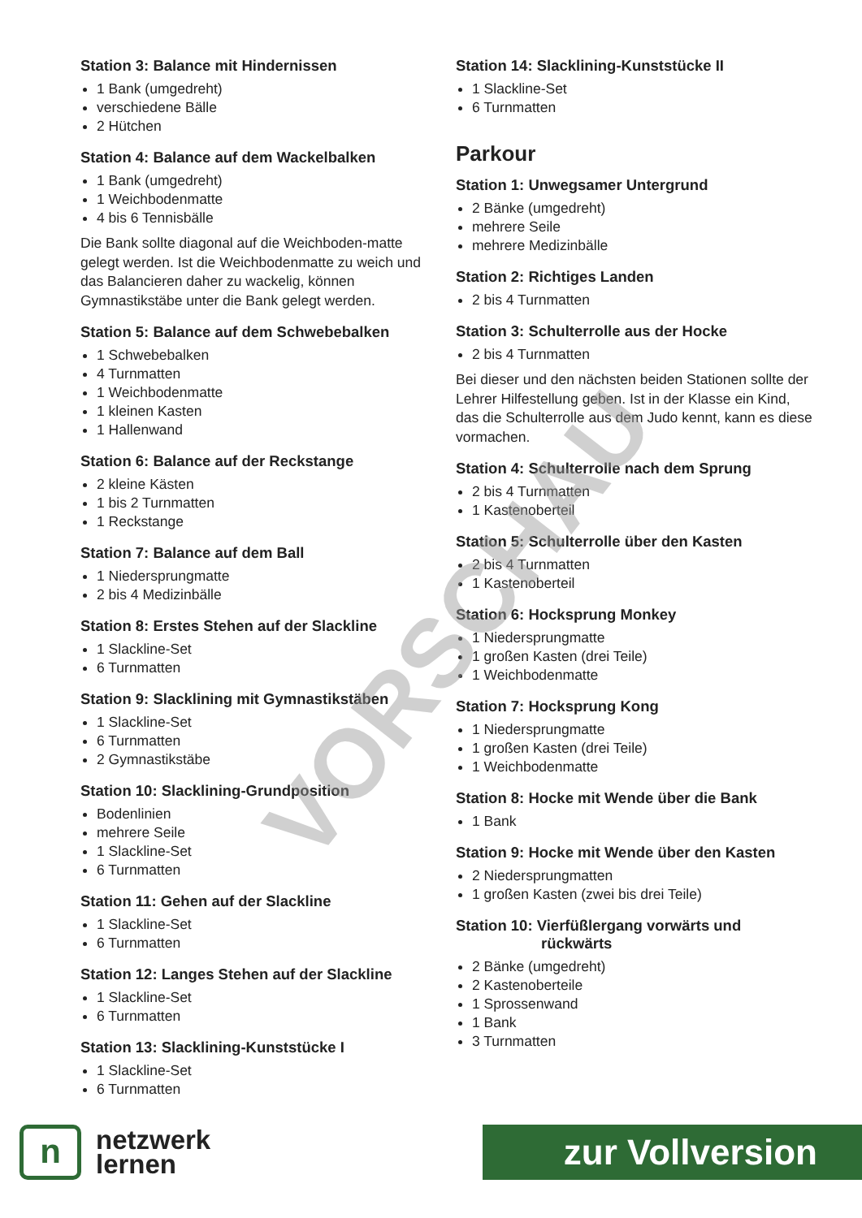Station 3: Balance mit Hindernissen
1 Bank (umgedreht)
verschiedene Bälle
2 Hütchen
Station 4: Balance auf dem Wackelbalken
1 Bank (umgedreht)
1 Weichbodenmatte
4 bis 6 Tennisbälle
Die Bank sollte diagonal auf die Weichboden-matte gelegt werden. Ist die Weichbodenmatte zu weich und das Balancieren daher zu wackelig, können Gymnastikstäbe unter die Bank gelegt werden.
Station 5: Balance auf dem Schwebebalken
1 Schwebebalken
4 Turnmatten
1 Weichbodenmatte
1 kleinen Kasten
1 Hallenwand
Station 6: Balance auf der Reckstange
2 kleine Kästen
1 bis 2 Turnmatten
1 Reckstange
Station 7: Balance auf dem Ball
1 Niedersprungmatte
2 bis 4 Medizinbälle
Station 8: Erstes Stehen auf der Slackline
1 Slackline-Set
6 Turnmatten
Station 9: Slacklining mit Gymnastikstäben
1 Slackline-Set
6 Turnmatten
2 Gymnastikstäbe
Station 10: Slacklining-Grundposition
Bodenlinien
mehrere Seile
1 Slackline-Set
6 Turnmatten
Station 11: Gehen auf der Slackline
1 Slackline-Set
6 Turnmatten
Station 12: Langes Stehen auf der Slackline
1 Slackline-Set
6 Turnmatten
Station 13: Slacklining-Kunststücke I
1 Slackline-Set
6 Turnmatten
Station 14: Slacklining-Kunststücke II
1 Slackline-Set
6 Turnmatten
Parkour
Station 1: Unwegsamer Untergrund
2 Bänke (umgedreht)
mehrere Seile
mehrere Medizinbälle
Station 2: Richtiges Landen
2 bis 4 Turnmatten
Station 3: Schulterrolle aus der Hocke
2 bis 4 Turnmatten
Bei dieser und den nächsten beiden Stationen sollte der Lehrer Hilfestellung geben. Ist in der Klasse ein Kind, das die Schulterrolle aus dem Judo kennt, kann es diese vormachen.
Station 4: Schulterrolle nach dem Sprung
2 bis 4 Turnmatten
1 Kastenoberteil
Station 5: Schulterrolle über den Kasten
2 bis 4 Turnmatten
1 Kastenoberteil
Station 6: Hocksprung Monkey
1 Niedersprungmatte
1 großen Kasten (drei Teile)
1 Weichbodenmatte
Station 7: Hocksprung Kong
1 Niedersprungmatte
1 großen Kasten (drei Teile)
1 Weichbodenmatte
Station 8: Hocke mit Wende über die Bank
1 Bank
Station 9: Hocke mit Wende über den Kasten
2 Niedersprungmatten
1 großen Kasten (zwei bis drei Teile)
Station 10: Vierfüßlergang vorwärts und
rückwärts
2 Bänke (umgedreht)
2 Kastenoberteile
1 Sprossenwand
1 Bank
3 Turnmatten
VORSCHAU
n
netzwerk
lernen
zur Vollversion